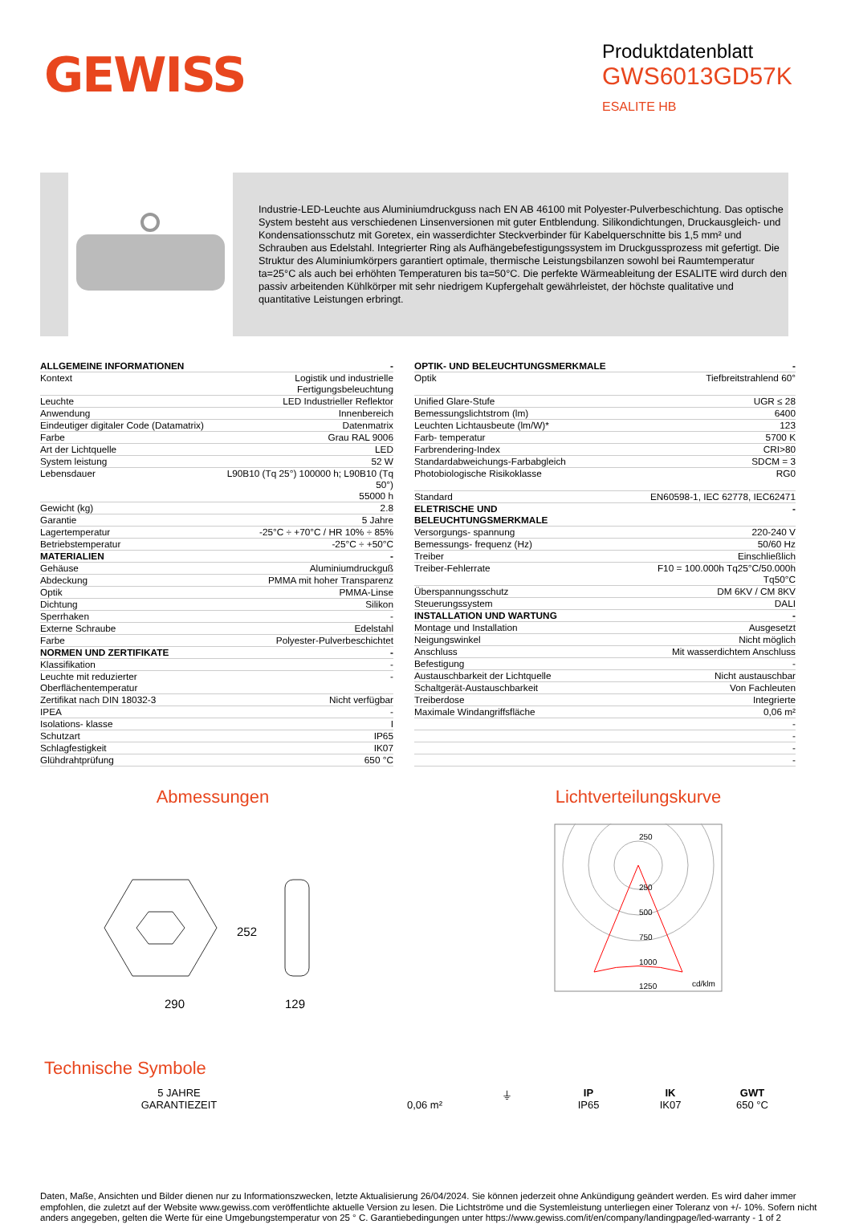GEWISS
Produktdatenblatt
GWS6013GD57K
ESALITE HB
Industrie-LED-Leuchte aus Aluminiumdruckguss nach EN AB 46100 mit Polyester-Pulverbeschichtung. Das optische System besteht aus verschiedenen Linsenversionen mit guter Entblendung. Silikondichtungen, Druckausgleich- und Kondensationsschutz mit Goretex, ein wasserdichter Steckverbinder für Kabelquerschnitte bis 1,5 mm² und Schrauben aus Edelstahl. Integrierter Ring als Aufhängebefestigungssystem im Druckgussprozess mit gefertigt. Die Struktur des Aluminiumkörpers garantiert optimale, thermische Leistungsbilanzen sowohl bei Raumtemperatur ta=25°C als auch bei erhöhten Temperaturen bis ta=50°C. Die perfekte Wärmeableitung der ESALITE wird durch den passiv arbeitenden Kühlkörper mit sehr niedrigem Kupfergehalt gewährleistet, der höchste qualitative und quantitative Leistungen erbringt.
| ALLGEMEINE INFORMATIONEN | - |
| Kontext | Logistik und industrielle Fertigungsbeleuchtung |
| Leuchte | LED Industrieller Reflektor |
| Anwendung | Innenbereich |
| Eindeutiger digitaler Code (Datamatrix) | Datenmatrix |
| Farbe | Grau RAL 9006 |
| Art der Lichtquelle | LED |
| System leistung | 52 W |
| Lebensdauer | L90B10 (Tq 25°) 100000 h; L90B10 (Tq 50°) 55000 h |
| Gewicht (kg) | 2.8 |
| Garantie | 5 Jahre |
| Lagertemperatur | -25°C ÷ +70°C / HR 10% ÷ 85% |
| Betriebstemperatur | -25°C ÷ +50°C |
| MATERIALIEN | - |
| Gehäuse | Aluminiumdruckguß |
| Abdeckung | PMMA mit hoher Transparenz |
| Optik | PMMA-Linse |
| Dichtung | Silikon |
| Sperrhaken | - |
| Externe Schraube | Edelstahl |
| Farbe | Polyester-Pulverbeschichtet |
| NORMEN UND ZERTIFIKATE | - |
| Klassifikation | - |
| Leuchte mit reduzierter Oberflächentemperatur | - |
| Zertifikat nach DIN 18032-3 | Nicht verfügbar |
| IPEA | - |
| Isolations- klasse | I |
| Schutzart | IP65 |
| Schlagfestigkeit | IK07 |
| Glühdrahtprüfung | 650 °C |
| OPTIK- UND BELEUCHTUNGSMERKMALE | - |
| Optik | Tiefbreitstrahlend 60° |
| Unified Glare-Stufe | UGR ≤ 28 |
| Bemessungslichtstrom (lm) | 6400 |
| Leuchten Lichtausbeute (lm/W)* | 123 |
| Farb- temperatur | 5700 K |
| Farbrendering-Index | CRI>80 |
| Standardabweichungs-Farbabgleich | SDCM = 3 |
| Photobiologische Risikoklasse | RG0 |
| Standard | EN60598-1, IEC 62778, IEC62471 |
| ELETRISCHE UND BELEUCHTUNGSMERKMALE | - |
| Versorgungs- spannung | 220-240 V |
| Bemessungs- frequenz (Hz) | 50/60 Hz |
| Treiber | Einschließlich |
| Treiber-Fehlerrate | F10 = 100.000h Tq25°C/50.000h Tq50°C |
| Überspannungsschutz | DM 6KV / CM 8KV |
| Steuerungssystem | DALI |
| INSTALLATION UND WARTUNG | - |
| Montage und Installation | Ausgesetzt |
| Neigungswinkel | Nicht möglich |
| Anschluss | Mit wasserdichtem Anschluss |
| Befestigung | - |
| Austauschbarkeit der Lichtquelle | Nicht austauschbar |
| Schaltgerät-Austauschbarkeit | Von Fachleuten |
| Treiberdose | Integrierte |
| Maximale Windangriffsfläche | 0,06 m² |
| | - |
| | - |
| | - |
| | - |
Abmessungen
290
129
252
Lichtverteilungskurve
250
250
500
750
1000
1250
cd/klm
Technische Symbole
5 JAHRE GARANTIEZEIT
0,06 m² ⏚ IP
IP65
IK
IK07
GWT
650 °C
Daten, Maße, Ansichten und Bilder dienen nur zu Informationszwecken, letzte Aktualisierung 26/04/2024. Sie können jederzeit ohne Ankündigung geändert werden. Es wird daher immer empfohlen, die zuletzt auf der Website www.gewiss.com veröffentlichte aktuelle Version zu lesen. Die Lichtströme und die Systemleistung unterliegen einer Toleranz von +/- 10%. Sofern nicht anders angegeben, gelten die Werte für eine Umgebungstemperatur von 25 ° C. Garantiebedingungen unter https://www.gewiss.com/it/en/company/landingpage/led-warranty - 1 of 2